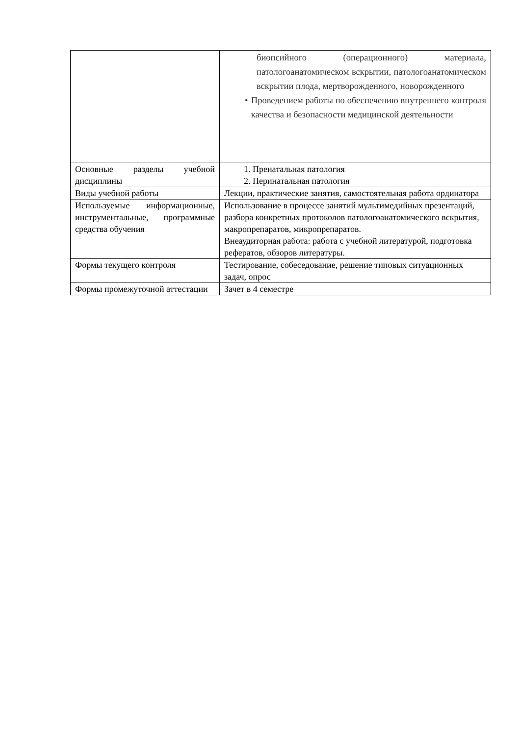| | биопсийного (операционного) материала, патологоанатомическом вскрытии, патологоанатомическом вскрытии плода, мертворожденного, новорожденного • Проведением работы по обеспечению внутреннего контроля качества и безопасности медицинской деятельности |
| Основные разделы учебной дисциплины | 1. Пренатальная патология 2. Перинатальная патология |
| Виды учебной работы | Лекции, практические занятия, самостоятельная работа ординатора |
| Используемые информационные, инструментальные, программные средства обучения | Использование в процессе занятий мультимедийных презентаций, разбора конкретных протоколов патологоанатомического вскрытия, макропрепаратов, микропрепаратов. Внеаудиторная работа: работа с учебной литературой, подготовка рефератов, обзоров литературы. |
| Формы текущего контроля | Тестирование, собеседование, решение типовых ситуационных задач, опрос |
| Формы промежуточной аттестации | Зачет в 4 семестре |